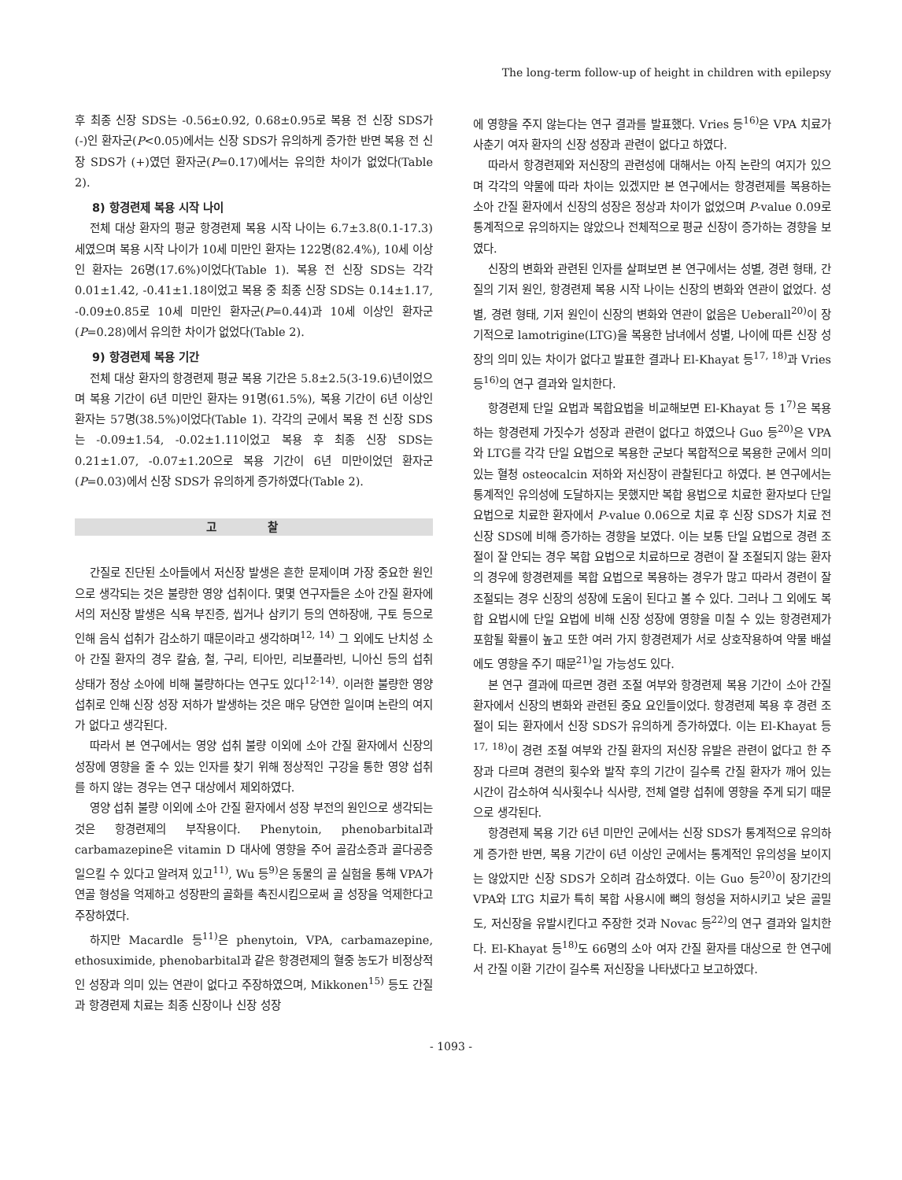The long-term follow-up of height in children with epilepsy
후 최종 신장 SDS는 -0.56±0.92, 0.68±0.95로 복용 전 신장 SDS가 (-)인 환자군(P<0.05)에서는 신장 SDS가 유의하게 증가한 반면 복용 전 신장 SDS가 (+)였던 환자군(P=0.17)에서는 유의한 차이가 없었다(Table 2).
8) 항경련제 복용 시작 나이
전체 대상 환자의 평균 항경련제 복용 시작 나이는 6.7±3.8(0.1-17.3)세였으며 복용 시작 나이가 10세 미만인 환자는 122명(82.4%), 10세 이상인 환자는 26명(17.6%)이었다(Table 1). 복용 전 신장 SDS는 각각 0.01±1.42, -0.41±1.18이었고 복용 중 최종 신장 SDS는 0.14±1.17, -0.09±0.85로 10세 미만인 환자군(P=0.44)과 10세 이상인 환자군(P=0.28)에서 유의한 차이가 없었다(Table 2).
9) 항경련제 복용 기간
전체 대상 환자의 항경련제 평균 복용 기간은 5.8±2.5(3-19.6)년이었으며 복용 기간이 6년 미만인 환자는 91명(61.5%), 복용 기간이 6년 이상인 환자는 57명(38.5%)이었다(Table 1). 각각의 군에서 복용 전 신장 SDS는 -0.09±1.54, -0.02±1.11이었고 복용 후 최종 신장 SDS는 0.21±1.07, -0.07±1.20으로 복용 기간이 6년 미만이었던 환자군(P=0.03)에서 신장 SDS가 유의하게 증가하였다(Table 2).
고 찰
간질로 진단된 소아들에서 저신장 발생은 흔한 문제이며 가장 중요한 원인으로 생각되는 것은 불량한 영양 섭취이다. 몇몇 연구자들은 소아 간질 환자에서의 저신장 발생은 식욕 부진증, 씹거나 삼키기 등의 연하장애, 구토 등으로 인해 음식 섭취가 감소하기 때문이라고 생각하며<sup>12, 14)</sup> 그 외에도 난치성 소아 간질 환자의 경우 칼슘, 철, 구리, 티아민, 리보플라빈, 니아신 등의 섭취 상태가 정상 소아에 비해 불량하다는 연구도 있다<sup>12-14)</sup>. 이러한 불량한 영양 섭취로 인해 신장 성장 저하가 발생하는 것은 매우 당연한 일이며 논란의 여지가 없다고 생각된다.
따라서 본 연구에서는 영양 섭취 불량 이외에 소아 간질 환자에서 신장의 성장에 영향을 줄 수 있는 인자를 찾기 위해 정상적인 구강을 통한 영양 섭취를 하지 않는 경우는 연구 대상에서 제외하였다.
영양 섭취 불량 이외에 소아 간질 환자에서 성장 부전의 원인으로 생각되는 것은 항경련제의 부작용이다. Phenytoin, phenobarbital과 carbamazepine은 vitamin D 대사에 영향을 주어 골감소증과 골다공증 일으킬 수 있다고 알려져 있고<sup>11)</sup>, Wu 등<sup>9)</sup>은 동물의 골 실험을 통해 VPA가 연골 형성을 억제하고 성장판의 골화를 촉진시킴으로써 골 성장을 억제한다고 주장하였다.
하지만 Macardle 등<sup>11)</sup>은 phenytoin, VPA, carbamazepine, ethosuximide, phenobarbital과 같은 항경련제의 혈중 농도가 비정상적인 성장과 의미 있는 연관이 없다고 주장하였으며, Mikkonen<sup>15)</sup> 등도 간질과 항경련제 치료는 최종 신장이나 신장 성장
에 영향을 주지 않는다는 연구 결과를 발표했다. Vries 등<sup>16)</sup>은 VPA 치료가 사춘기 여자 환자의 신장 성장과 관련이 없다고 하였다.
따라서 항경련제와 저신장의 관련성에 대해서는 아직 논란의 여지가 있으며 각각의 약물에 따라 차이는 있겠지만 본 연구에서는 항경련제를 복용하는 소아 간질 환자에서 신장의 성장은 정상과 차이가 없었으며 P-value 0.09로 통계적으로 유의하지는 않았으나 전체적으로 평균 신장이 증가하는 경향을 보였다.
신장의 변화와 관련된 인자를 살펴보면 본 연구에서는 성별, 경련 형태, 간질의 기저 원인, 항경련제 복용 시작 나이는 신장의 변화와 연관이 없었다. 성별, 경련 형태, 기저 원인이 신장의 변화와 연관이 없음은 Ueberall<sup>20)</sup>이 장기적으로 lamotrigine(LTG)을 복용한 남녀에서 성별, 나이에 따른 신장 성장의 의미 있는 차이가 없다고 발표한 결과나 El-Khayat 등<sup>17, 18)</sup>과 Vries 등<sup>16)</sup>의 연구 결과와 일치한다.
항경련제 단일 요법과 복합요법을 비교해보면 El-Khayat 등 1<sup>7)</sup>은 복용하는 항경련제 가짓수가 성장과 관련이 없다고 하였으나 Guo 등<sup>20)</sup>은 VPA와 LTG를 각각 단일 요법으로 복용한 군보다 복합적으로 복용한 군에서 의미 있는 혈청 osteocalcin 저하와 저신장이 관찰된다고 하였다. 본 연구에서는 통계적인 유의성에 도달하지는 못했지만 복합 용법으로 치료한 환자보다 단일 요법으로 치료한 환자에서 P-value 0.06으로 치료 후 신장 SDS가 치료 전 신장 SDS에 비해 증가하는 경향을 보였다. 이는 보통 단일 요법으로 경련 조절이 잘 안되는 경우 복합 요법으로 치료하므로 경련이 잘 조절되지 않는 환자의 경우에 항경련제를 복합 요법으로 복용하는 경우가 많고 따라서 경련이 잘 조절되는 경우 신장의 성장에 도움이 된다고 볼 수 있다. 그러나 그 외에도 복합 요법시에 단일 요법에 비해 신장 성장에 영향을 미칠 수 있는 항경련제가 포함될 확률이 높고 또한 여러 가지 항경련제가 서로 상호작용하여 약물 배설에도 영향을 주기 때문<sup>21)</sup>일 가능성도 있다.
본 연구 결과에 따르면 경련 조절 여부와 항경련제 복용 기간이 소아 간질 환자에서 신장의 변화와 관련된 중요 요인들이었다. 항경련제 복용 후 경련 조절이 되는 환자에서 신장 SDS가 유의하게 증가하였다. 이는 El-Khayat 등<sup>17, 18)</sup>이 경련 조절 여부와 간질 환자의 저신장 유발은 관련이 없다고 한 주장과 다르며 경련의 횟수와 발작 후의 기간이 길수록 간질 환자가 깨어 있는 시간이 감소하여 식사횟수나 식사량, 전체 열량 섭취에 영향을 주게 되기 때문으로 생각된다.
항경련제 복용 기간 6년 미만인 군에서는 신장 SDS가 통계적으로 유의하게 증가한 반면, 복용 기간이 6년 이상인 군에서는 통계적인 유의성을 보이지는 않았지만 신장 SDS가 오히려 감소하였다. 이는 Guo 등<sup>20)</sup>이 장기간의 VPA와 LTG 치료가 특히 복합 사용시에 뼈의 형성을 저하시키고 낮은 골밀도, 저신장을 유발시킨다고 주장한 것과 Novac 등<sup>22)</sup>의 연구 결과와 일치한다. El-Khayat 등<sup>18)</sup>도 66명의 소아 여자 간질 환자를 대상으로 한 연구에서 간질 이환 기간이 길수록 저신장을 나타냈다고 보고하였다.
- 1093 -